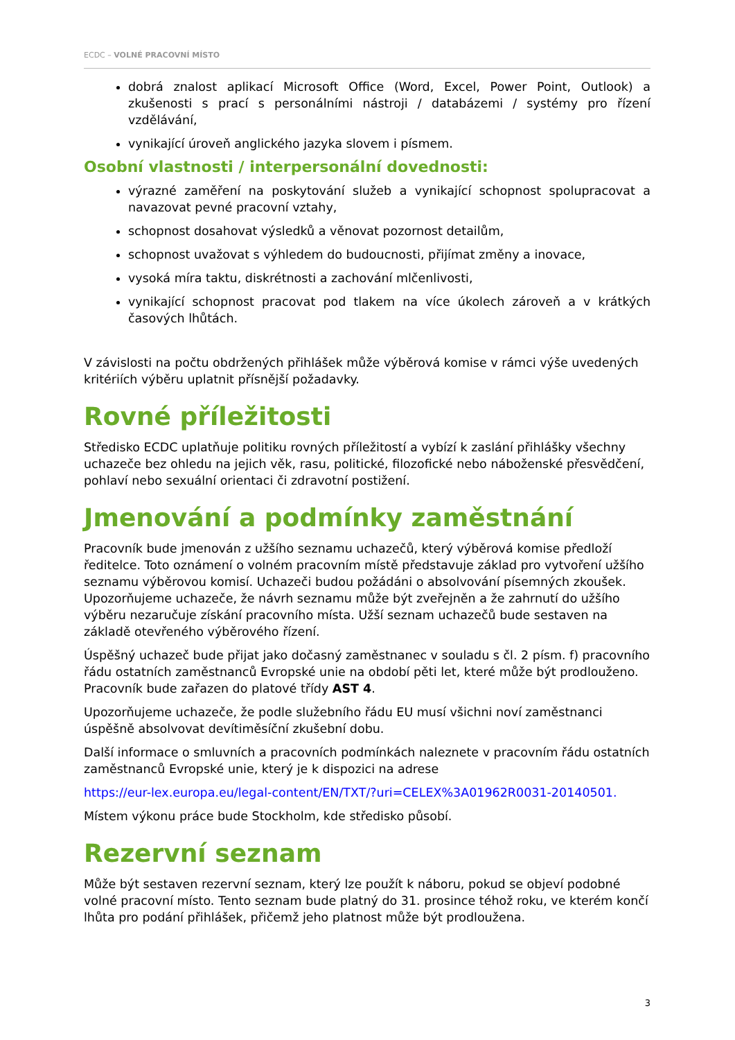ECDC – VOLNÉ PRACOVNÍ MÍSTO
dobrá znalost aplikací Microsoft Office (Word, Excel, Power Point, Outlook) a zkušenosti s prací s personálními nástroji / databázemi / systémy pro řízení vzdělávání,
vynikající úroveň anglického jazyka slovem i písmem.
Osobní vlastnosti / interpersonální dovednosti:
výrazné zaměření na poskytování služeb a vynikající schopnost spolupracovat a navazovat pevné pracovní vztahy,
schopnost dosahovat výsledků a věnovat pozornost detailům,
schopnost uvažovat s výhledem do budoucnosti, přijímat změny a inovace,
vysoká míra taktu, diskrétnosti a zachování mlčenlivosti,
vynikající schopnost pracovat pod tlakem na více úkolech zároveň a v krátkých časových lhůtách.
V závislosti na počtu obdržených přihlášek může výběrová komise v rámci výše uvedených kritériích výběru uplatnit přísnější požadavky.
Rovné příležitosti
Středisko ECDC uplatňuje politiku rovných příležitostí a vybízí k zaslání přihlášky všechny uchazeče bez ohledu na jejich věk, rasu, politické, filozofické nebo náboženské přesvědčení, pohlaví nebo sexuální orientaci či zdravotní postižení.
Jmenování a podmínky zaměstnání
Pracovník bude jmenován z užšího seznamu uchazečů, který výběrová komise předloží ředitelce. Toto oznámení o volném pracovním místě představuje základ pro vytvoření užšího seznamu výběrovou komisí. Uchazeči budou požádáni o absolvování písemných zkoušek. Upozorňujeme uchazeče, že návrh seznamu může být zveřejněn a že zahrnutí do užšího výběru nezaručuje získání pracovního místa. Užší seznam uchazečů bude sestaven na základě otevřeného výběrového řízení.
Úspěšný uchazeč bude přijat jako dočasný zaměstnanec v souladu s čl. 2 písm. f) pracovního řádu ostatních zaměstnanců Evropské unie na období pěti let, které může být prodlouženo. Pracovník bude zařazen do platové třídy AST 4.
Upozorňujeme uchazeče, že podle služebního řádu EU musí všichni noví zaměstnanci úspěšně absolvovat devítiměsíční zkušební dobu.
Další informace o smluvních a pracovních podmínkách naleznete v pracovním řádu ostatních zaměstnanců Evropské unie, který je k dispozici na adrese
https://eur-lex.europa.eu/legal-content/EN/TXT/?uri=CELEX%3A01962R0031-20140501.
Místem výkonu práce bude Stockholm, kde středisko působí.
Rezervní seznam
Může být sestaven rezervní seznam, který lze použít k náboru, pokud se objeví podobné volné pracovní místo. Tento seznam bude platný do 31. prosince téhož roku, ve kterém končí lhůta pro podání přihlášek, přičemž jeho platnost může být prodloužena.
3